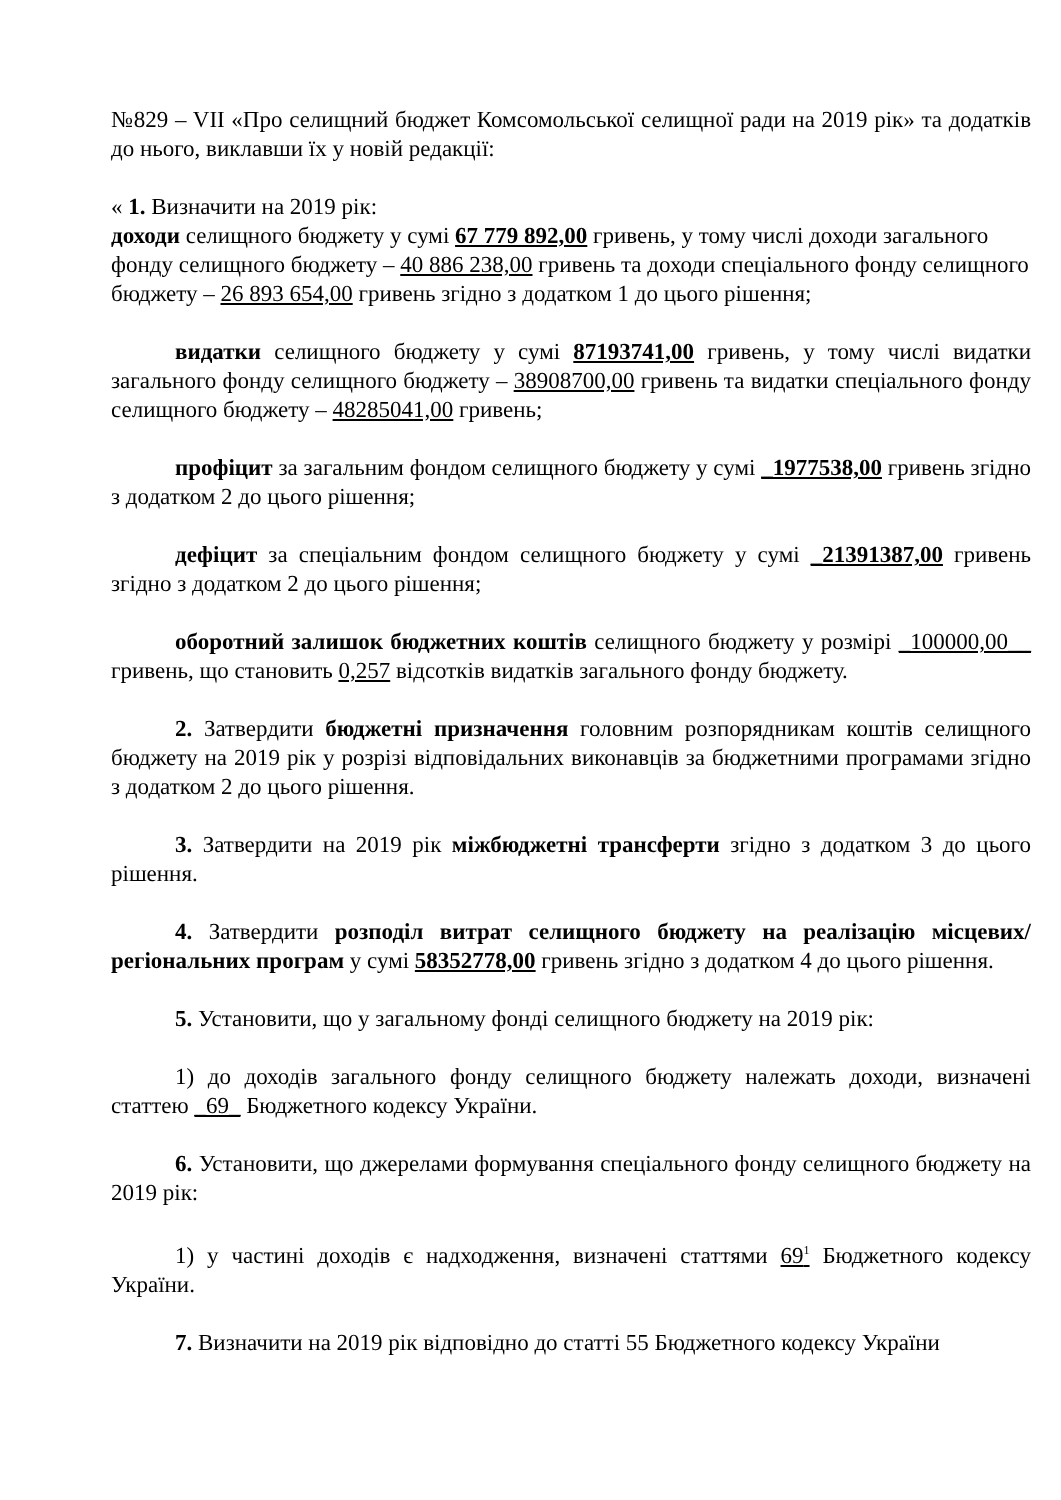№829 – VII «Про селищний бюджет Комсомольської селищної ради на 2019 рік» та додатків до нього, виклавши їх у новій редакції:
« 1. Визначити на 2019 рік:
доходи селищного бюджету у сумі 67 779 892,00 гривень, у тому числі доходи загального фонду селищного бюджету – 40 886 238,00 гривень та доходи спеціального фонду селищного бюджету – 26 893 654,00 гривень згідно з додатком 1 до цього рішення;
видатки селищного бюджету у сумі 87193741,00 гривень, у тому числі видатки загального фонду селищного бюджету – 38908700,00 гривень та видатки спеціального фонду селищного бюджету – 48285041,00 гривень;
профіцит за загальним фондом селищного бюджету у сумі _1977538,00 гривень згідно з додатком 2 до цього рішення;
дефіцит за спеціальним фондом селищного бюджету у сумі _21391387,00 гривень згідно з додатком 2 до цього рішення;
оборотний залишок бюджетних коштів селищного бюджету у розмірі _100000,00__ гривень, що становить 0,257 відсотків видатків загального фонду бюджету.
2. Затвердити бюджетні призначення головним розпорядникам коштів селищного бюджету на 2019 рік у розрізі відповідальних виконавців за бюджетними програмами згідно з додатком 2 до цього рішення.
3. Затвердити на 2019 рік міжбюджетні трансферти згідно з додатком 3 до цього рішення.
4. Затвердити розподіл витрат селищного бюджету на реалізацію місцевих/ регіональних програм у сумі 58352778,00 гривень згідно з додатком 4 до цього рішення.
5. Установити, що у загальному фонді селищного бюджету на 2019 рік:
1) до доходів загального фонду селищного бюджету належать доходи, визначені статтею _69_ Бюджетного кодексу України.
6. Установити, що джерелами формування спеціального фонду селищного бюджету на 2019 рік:
1) у частині доходів є надходження, визначені статтями 69<sup>1</sup> Бюджетного кодексу України.
7. Визначити на 2019 рік відповідно до статті 55 Бюджетного кодексу України